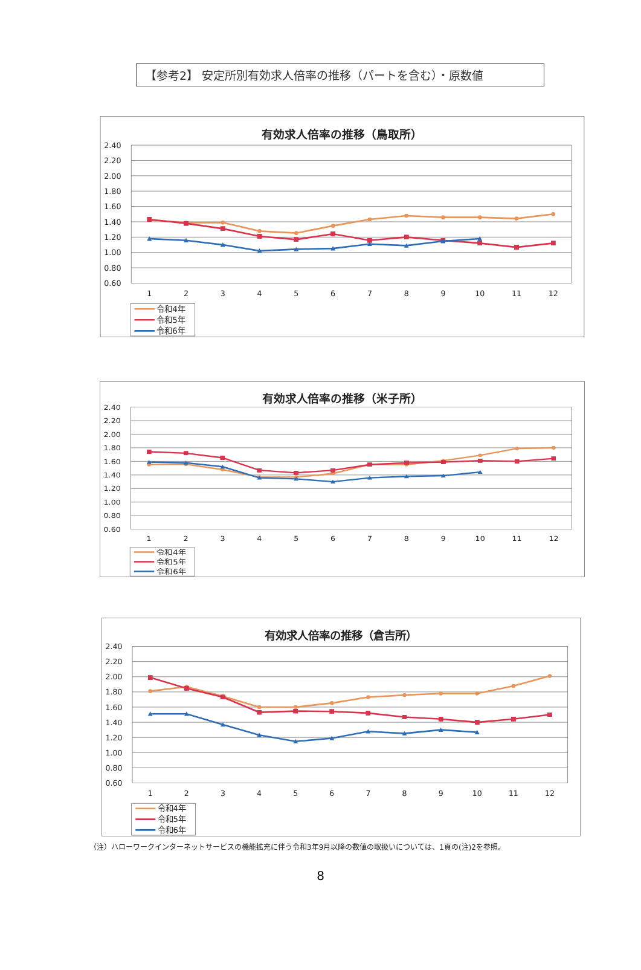【参考2】 安定所別有効求人倍率の推移（パートを含む）・原数値
有効求人倍率の推移（鳥取所）
2.40
2.20
2.00
1.80
1.60
1.40
1.20
1.00
0.80
0.60
1
2
3
4
5
6
7
8
9
10
11
12
令和4年
令和5年
令和6年
有効求人倍率の推移（米子所）
2.40
2.20
2.00
1.80
1.60
1.40
1.20
1.00
0.80
0.60
1
2
3
4
5
6
7
8
9
10
11
12
令和4年
令和5年
令和6年
有効求人倍率の推移（倉吉所）
2.40
2.20
2.00
1.80
1.60
1.40
1.20
1.00
0.80
0.60
1
2
3
4
5
6
7
8
9
10
11
12
令和4年
令和5年
令和6年
（注）ハローワークインターネットサービスの機能拡充に伴う令和3年9月以降の数値の取扱いについては、1頁の(注)2を参照。
8